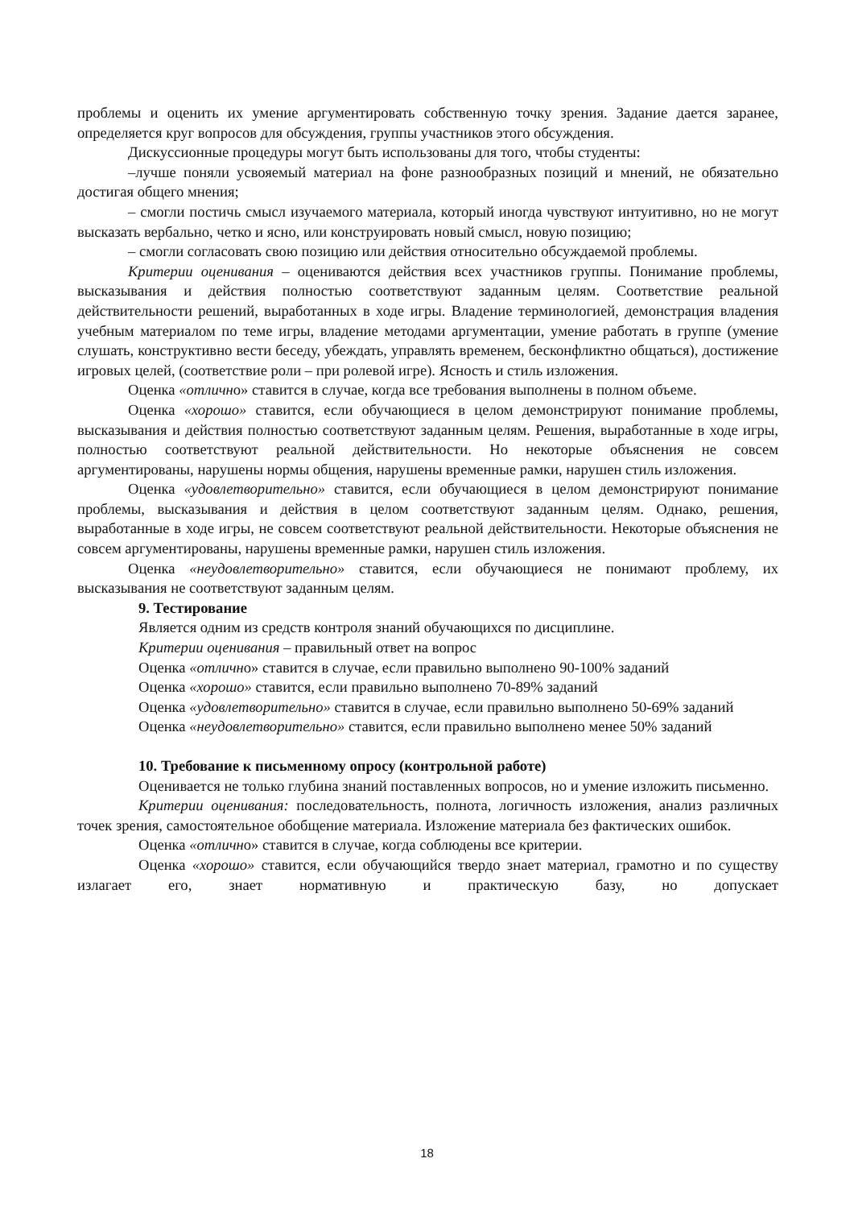проблемы и оценить их умение аргументировать собственную точку зрения. Задание дается заранее, определяется круг вопросов для обсуждения, группы участников этого обсуждения.
Дискуссионные процедуры могут быть использованы для того, чтобы студенты:
–лучше поняли усвояемый материал на фоне разнообразных позиций и мнений, не обязательно достигая общего мнения;
– смогли постичь смысл изучаемого материала, который иногда чувствуют интуитивно, но не могут высказать вербально, четко и ясно, или конструировать новый смысл, новую позицию;
– смогли согласовать свою позицию или действия относительно обсуждаемой проблемы.
Критерии оценивания – оцениваются действия всех участников группы. Понимание проблемы, высказывания и действия полностью соответствуют заданным целям. Соответствие реальной действительности решений, выработанных в ходе игры. Владение терминологией, демонстрация владения учебным материалом по теме игры, владение методами аргументации, умение работать в группе (умение слушать, конструктивно вести беседу, убеждать, управлять временем, бесконфликтно общаться), достижение игровых целей, (соответствие роли – при ролевой игре). Ясность и стиль изложения.
Оценка «отлично» ставится в случае, когда все требования выполнены в полном объеме.
Оценка «хорошо» ставится, если обучающиеся в целом демонстрируют понимание проблемы, высказывания и действия полностью соответствуют заданным целям. Решения, выработанные в ходе игры, полностью соответствуют реальной действительности. Но некоторые объяснения не совсем аргументированы, нарушены нормы общения, нарушены временные рамки, нарушен стиль изложения.
Оценка «удовлетворительно» ставится, если обучающиеся в целом демонстрируют понимание проблемы, высказывания и действия в целом соответствуют заданным целям. Однако, решения, выработанные в ходе игры, не совсем соответствуют реальной действительности. Некоторые объяснения не совсем аргументированы, нарушены временные рамки, нарушен стиль изложения.
Оценка «неудовлетворительно» ставится, если обучающиеся не понимают проблему, их высказывания не соответствуют заданным целям.
9. Тестирование
Является одним из средств контроля знаний обучающихся по дисциплине.
Критерии оценивания – правильный ответ на вопрос
Оценка «отлично» ставится в случае, если правильно выполнено 90-100% заданий
Оценка «хорошо» ставится, если правильно выполнено 70-89% заданий
Оценка «удовлетворительно» ставится в случае, если правильно выполнено 50-69% заданий
Оценка «неудовлетворительно» ставится, если правильно выполнено менее 50% заданий
10. Требование к письменному опросу (контрольной работе)
Оценивается не только глубина знаний поставленных вопросов, но и умение изложить письменно.
Критерии оценивания: последовательность, полнота, логичность изложения, анализ различных точек зрения, самостоятельное обобщение материала. Изложение материала без фактических ошибок.
Оценка «отлично» ставится в случае, когда соблюдены все критерии.
Оценка «хорошо» ставится, если обучающийся твердо знает материал, грамотно и по существу излагает его, знает нормативную и практическую базу, но допускает
18